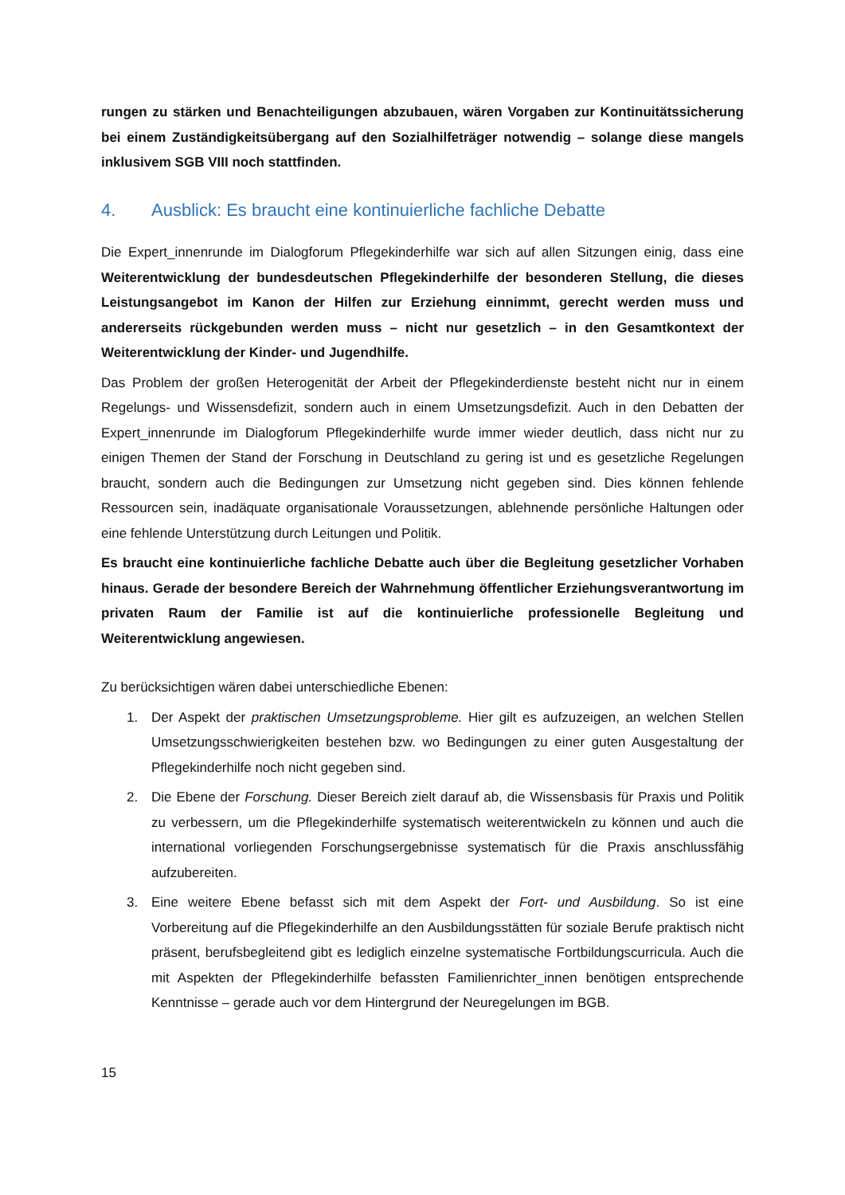rungen zu stärken und Benachteiligungen abzubauen, wären Vorgaben zur Kontinuitätssicherung bei einem Zuständigkeitsübergang auf den Sozialhilfeträger notwendig – solange diese mangels inklusivem SGB VIII noch stattfinden.
4. Ausblick: Es braucht eine kontinuierliche fachliche Debatte
Die Expert_innenrunde im Dialogforum Pflegekinderhilfe war sich auf allen Sitzungen einig, dass eine Weiterentwicklung der bundesdeutschen Pflegekinderhilfe der besonderen Stellung, die dieses Leistungsangebot im Kanon der Hilfen zur Erziehung einnimmt, gerecht werden muss und andererseits rückgebunden werden muss – nicht nur gesetzlich – in den Gesamtkontext der Weiterentwicklung der Kinder- und Jugendhilfe.
Das Problem der großen Heterogenität der Arbeit der Pflegekinderdienste besteht nicht nur in einem Regelungs- und Wissensdefizit, sondern auch in einem Umsetzungsdefizit. Auch in den Debatten der Expert_innenrunde im Dialogforum Pflegekinderhilfe wurde immer wieder deutlich, dass nicht nur zu einigen Themen der Stand der Forschung in Deutschland zu gering ist und es gesetzliche Regelungen braucht, sondern auch die Bedingungen zur Umsetzung nicht gegeben sind. Dies können fehlende Ressourcen sein, inadäquate organisationale Voraussetzungen, ablehnende persönliche Haltungen oder eine fehlende Unterstützung durch Leitungen und Politik.
Es braucht eine kontinuierliche fachliche Debatte auch über die Begleitung gesetzlicher Vorhaben hinaus. Gerade der besondere Bereich der Wahrnehmung öffentlicher Erziehungsverantwortung im privaten Raum der Familie ist auf die kontinuierliche professionelle Begleitung und Weiterentwicklung angewiesen.
Zu berücksichtigen wären dabei unterschiedliche Ebenen:
1. Der Aspekt der praktischen Umsetzungsprobleme. Hier gilt es aufzuzeigen, an welchen Stellen Umsetzungsschwierigkeiten bestehen bzw. wo Bedingungen zu einer guten Ausgestaltung der Pflegekinderhilfe noch nicht gegeben sind.
2. Die Ebene der Forschung. Dieser Bereich zielt darauf ab, die Wissensbasis für Praxis und Politik zu verbessern, um die Pflegekinderhilfe systematisch weiterentwickeln zu können und auch die international vorliegenden Forschungsergebnisse systematisch für die Praxis anschlussfähig aufzubereiten.
3. Eine weitere Ebene befasst sich mit dem Aspekt der Fort- und Ausbildung. So ist eine Vorbereitung auf die Pflegekinderhilfe an den Ausbildungsstätten für soziale Berufe praktisch nicht präsent, berufsbegleitend gibt es lediglich einzelne systematische Fortbildungscurricula. Auch die mit Aspekten der Pflegekinderhilfe befassten Familienrichter_innen benötigen entsprechende Kenntnisse – gerade auch vor dem Hintergrund der Neuregelungen im BGB.
15